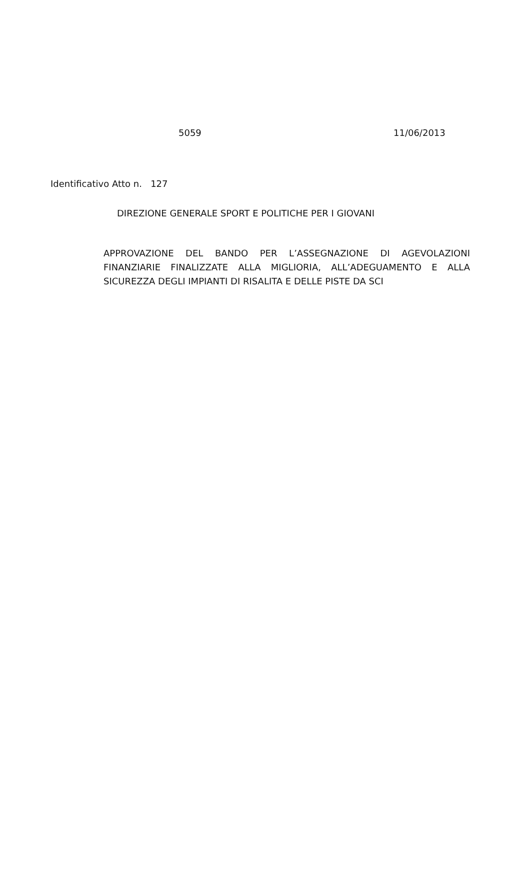5059 11/06/2013
Identificativo Atto n. 127
DIREZIONE GENERALE SPORT E POLITICHE PER I GIOVANI
APPROVAZIONE DEL BANDO PER L’ASSEGNAZIONE DI AGEVOLAZIONI FINANZIARIE FINALIZZATE ALLA MIGLIORIA, ALL’ADEGUAMENTO E ALLA SICUREZZA DEGLI IMPIANTI DI RISALITA E DELLE PISTE DA SCI